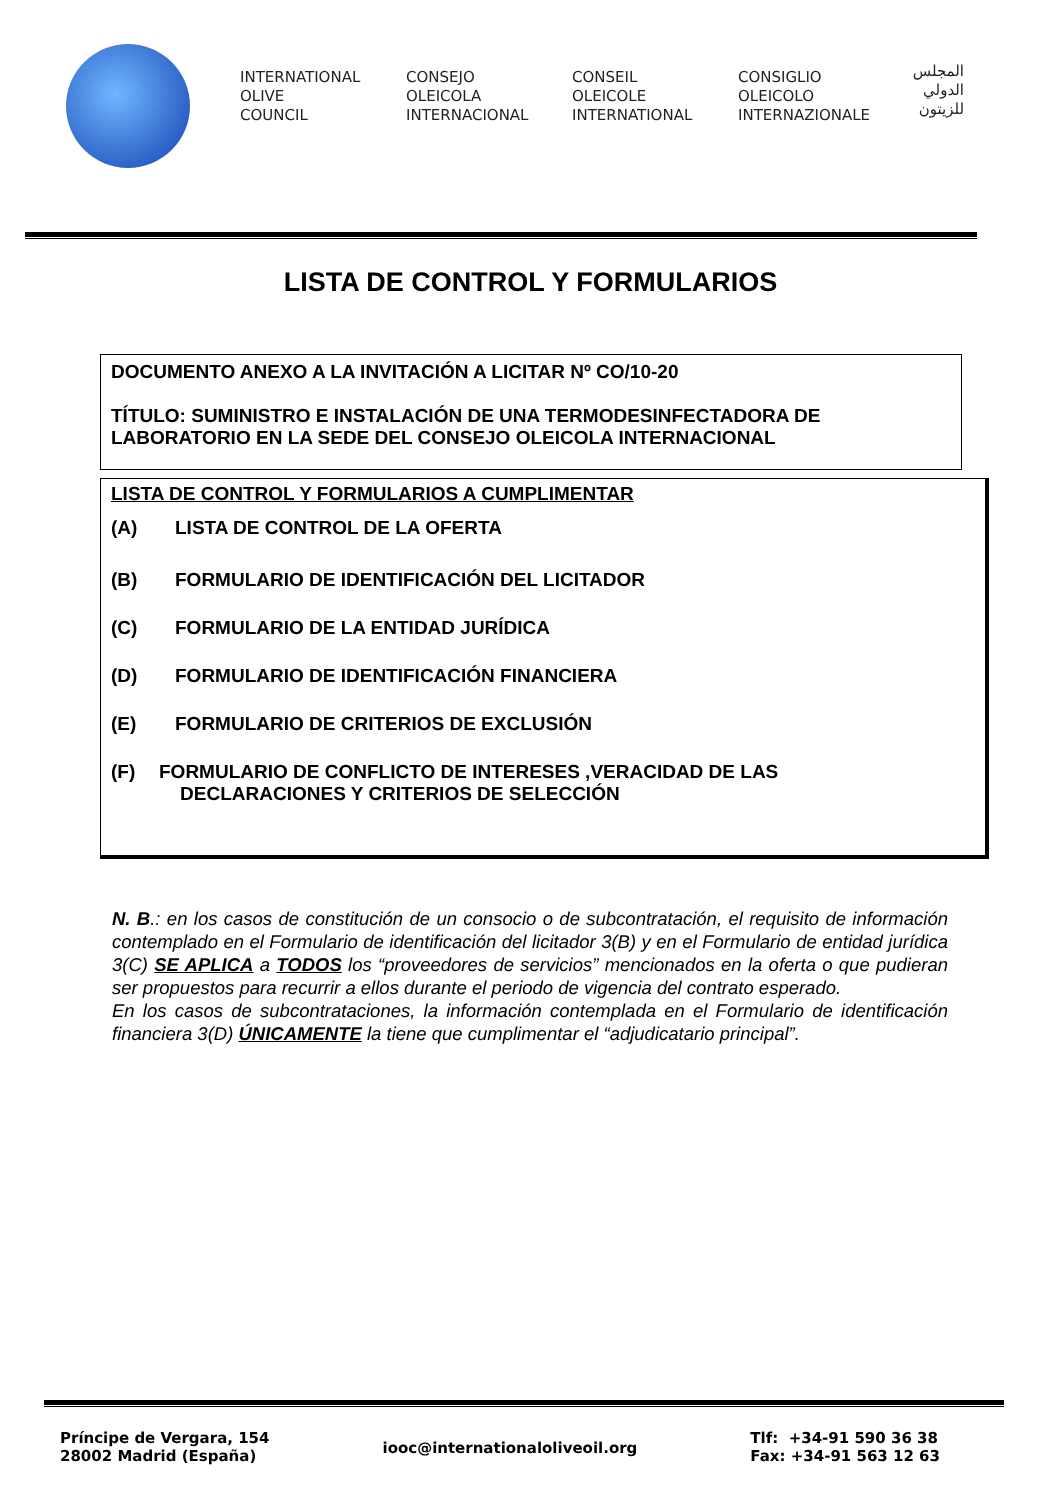INTERNATIONAL
OLIVE
COUNCIL
CONSEJO
OLEICOLA
INTERNACIONAL
CONSEIL
OLEICOLE
INTERNATIONAL
CONSIGLIO
OLEICOLO
INTERNAZIONALE
المجلس
الدولي
للزيتون
LISTA DE CONTROL Y FORMULARIOS
DOCUMENTO ANEXO A LA INVITACIÓN A LICITAR Nº CO/10-20
TÍTULO: SUMINISTRO E INSTALACIÓN DE UNA TERMODESINFECTADORA DE LABORATORIO EN LA SEDE DEL CONSEJO OLEICOLA INTERNACIONAL
LISTA DE CONTROL Y FORMULARIOS A CUMPLIMENTAR
(A) LISTA DE CONTROL DE LA OFERTA
(B) FORMULARIO DE IDENTIFICACIÓN DEL LICITADOR
(C) FORMULARIO DE LA ENTIDAD JURÍDICA
(D) FORMULARIO DE IDENTIFICACIÓN FINANCIERA
(E) FORMULARIO DE CRITERIOS DE EXCLUSIÓN
(F) FORMULARIO DE CONFLICTO DE INTERESES ,VERACIDAD DE LAS
DECLARACIONES Y CRITERIOS DE SELECCIÓN
N. B.: en los casos de constitución de un consocio o de subcontratación, el requisito de información contemplado en el Formulario de identificación del licitador 3(B) y en el Formulario de entidad jurídica 3(C) SE APLICA a TODOS los “proveedores de servicios” mencionados en la oferta o que pudieran ser propuestos para recurrir a ellos durante el periodo de vigencia del contrato esperado.
En los casos de subcontrataciones, la información contemplada en el Formulario de identificación financiera 3(D) ÚNICAMENTE la tiene que cumplimentar el “adjudicatario principal”.
Príncipe de Vergara, 154
28002 Madrid (España)
iooc@internationaloliveoil.org
Tlf: +34-91 590 36 38
Fax: +34-91 563 12 63